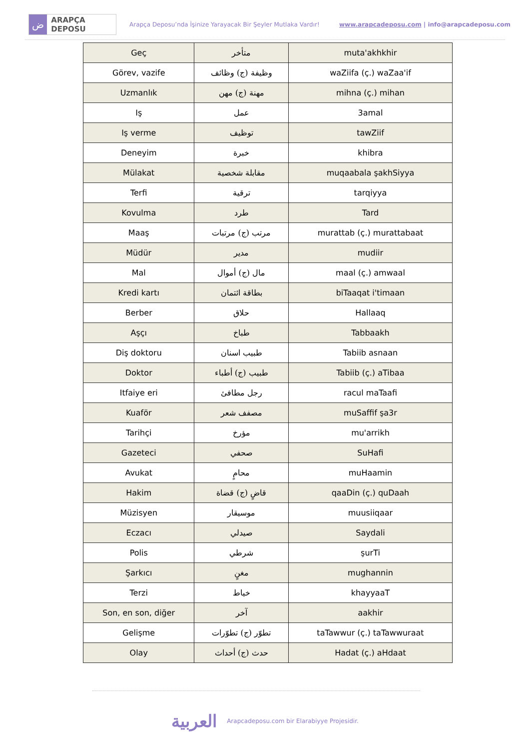ض
ARAPÇA DEPOSU
Arapça Deposu’nda İşinize Yarayacak Bir Şeyler Mutlaka Vardır!
www.arapcadeposu.com | info@arapcadeposu.com
| Geç | متأخر | muta'akhkhir |
| Görev, vazife | وظيفة (ج) وظائف | waZiifa (ç.) waZaa'if |
| Uzmanlık | مهنة (ج) مهن | mihna (ç.) mihan |
| Iş | عمل | 3amal |
| Iş verme | توظيف | tawZiif |
| Deneyim | خبرة | khibra |
| Mülakat | مقابلة شخصية | muqaabala şakhSiyya |
| Terfi | ترقية | tarqiyya |
| Kovulma | طرد | Tard |
| Maaş | مرتب (ج) مرتبات | murattab (ç.) murattabaat |
| Müdür | مدير | mudiir |
| Mal | مال (ج) أموال | maal (ç.) amwaal |
| Kredi kartı | بطاقة ائتمان | biTaaqat i'timaan |
| Berber | حلاق | Hallaaq |
| Aşçı | طباخ | Tabbaakh |
| Diş doktoru | طبيب اسنان | Tabiib asnaan |
| Doktor | طبيب (ج) أطباء | Tabiib (ç.) aTibaa |
| Itfaiye eri | رجل مطافئ | racul maTaafi |
| Kuaför | مصفف شعر | muSaffif şa3r |
| Tarihçi | مؤرخ | mu'arrikh |
| Gazeteci | صحفي | SuHafi |
| Avukat | محامٍ | muHaamin |
| Hakim | قاضٍ (ج) قضاة | qaaDin (ç.) quDaah |
| Müzisyen | موسيقار | muusiiqaar |
| Eczacı | صيدلي | Saydali |
| Polis | شرطي | şurTi |
| Şarkıcı | مغنٍ | mughannin |
| Terzi | خياط | khayyaaT |
| Son, en son, diğer | آخر | aakhir |
| Gelişme | تطوّر (ج) تطوّرات | taTawwur (ç.) taTawwuraat |
| Olay | حدث (ج) أحداث | Hadat (ç.) aHdaat |
العربية
Arapcadeposu.com bir Elarabiyye Projesidir.